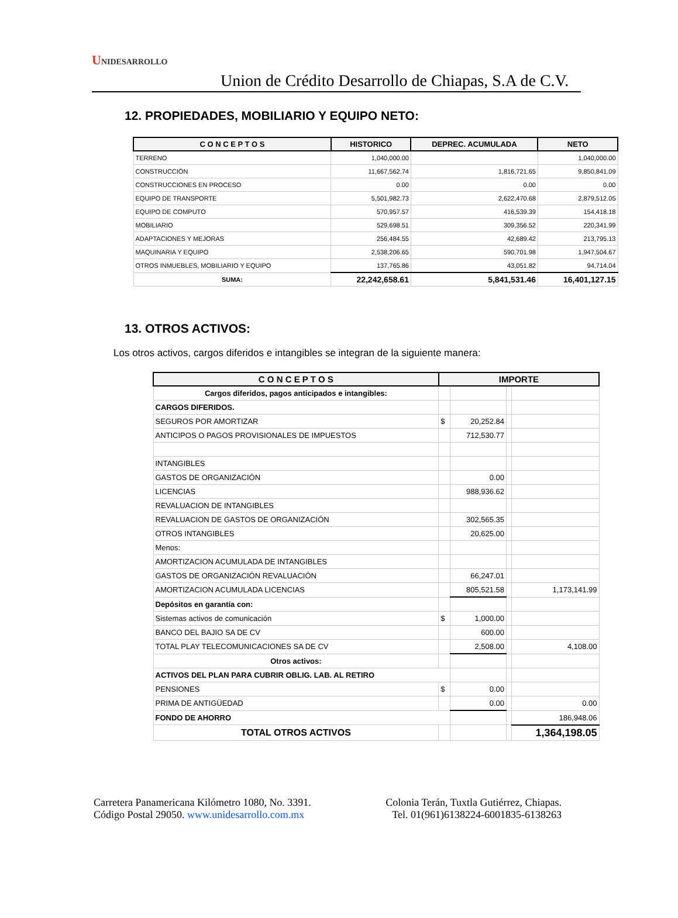UNIDESARROLLO
Union de Crédito Desarrollo de Chiapas, S.A de C.V.
12. PROPIEDADES, MOBILIARIO Y EQUIPO NETO:
| C O N C E P T O S | HISTORICO | DEPREC. ACUMULADA | NETO |
| --- | --- | --- | --- |
| TERRENO | 1,040,000.00 | | 1,040,000.00 |
| CONSTRUCCIÓN | 11,667,562.74 | 1,816,721.65 | 9,850,841.09 |
| CONSTRUCCIONES EN PROCESO | 0.00 | 0.00 | 0.00 |
| EQUIPO DE TRANSPORTE | 5,501,982.73 | 2,622,470.68 | 2,879,512.05 |
| EQUIPO DE COMPUTO | 570,957.57 | 416,539.39 | 154,418.18 |
| MOBILIARIO | 529,698.51 | 309,356.52 | 220,341.99 |
| ADAPTACIONES Y MEJORAS | 256,484.55 | 42,689.42 | 213,795.13 |
| MAQUINARIA Y EQUIPO | 2,538,206.65 | 590,701.98 | 1,947,504.67 |
| OTROS INMUEBLES, MOBILIARIO Y EQUIPO | 137,765.86 | 43,051.82 | 94,714.04 |
| SUMA: | 22,242,658.61 | 5,841,531.46 | 16,401,127.15 |
13. OTROS ACTIVOS:
Los otros activos, cargos diferidos e intangibles se integran de la siguiente manera:
| C O N C E P T O S | IMPORTE | | | |
| --- | --- | --- | --- | --- |
| Cargos diferidos, pagos anticipados e intangibles: | | | | |
| CARGOS DIFERIDOS. | | | | |
| SEGUROS POR AMORTIZAR | $ | 20,252.84 | | |
| ANTICIPOS O PAGOS PROVISIONALES DE IMPUESTOS | | 712,530.77 | | |
| INTANGIBLES | | | | |
| GASTOS DE ORGANIZACIÓN | | 0.00 | | |
| LICENCIAS | | 988,936.62 | | |
| REVALUACION DE INTANGIBLES | | | | |
| REVALUACION DE GASTOS DE ORGANIZACIÓN | | 302,565.35 | | |
| OTROS INTANGIBLES | | 20,625.00 | | |
| Menos: | | | | |
| AMORTIZACION ACUMULADA DE INTANGIBLES | | | | |
| GASTOS DE ORGANIZACIÓN REVALUACIÓN | | 66,247.01 | | |
| AMORTIZACION ACUMULADA LICENCIAS | | 805,521.58 | | 1,173,141.99 |
| Depósitos en garantía con: | | | | |
| Sistemas activos de comunicación | $ | 1,000.00 | | |
| BANCO DEL BAJIO SA DE CV | | 600.00 | | |
| TOTAL PLAY TELECOMUNICACIONES SA DE CV | | 2,508.00 | | 4,108.00 |
| Otros activos: | | | | |
| ACTIVOS DEL PLAN PARA CUBRIR OBLIG. LAB. AL RETIRO | | | | |
| PENSIONES | $ | 0.00 | | |
| PRIMA DE ANTIGÜEDAD | | 0.00 | | 0.00 |
| FONDO DE AHORRO | | | | 186,948.06 |
| TOTAL OTROS ACTIVOS | | | | 1,364,198.05 |
Carretera Panamericana Kilómetro 1080, No. 3391.
Código Postal 29050. www.unidesarrollo.com.mx
Colonia Terán, Tuxtla Gutiérrez, Chiapas.
Tel. 01(961)6138224-6001835-6138263